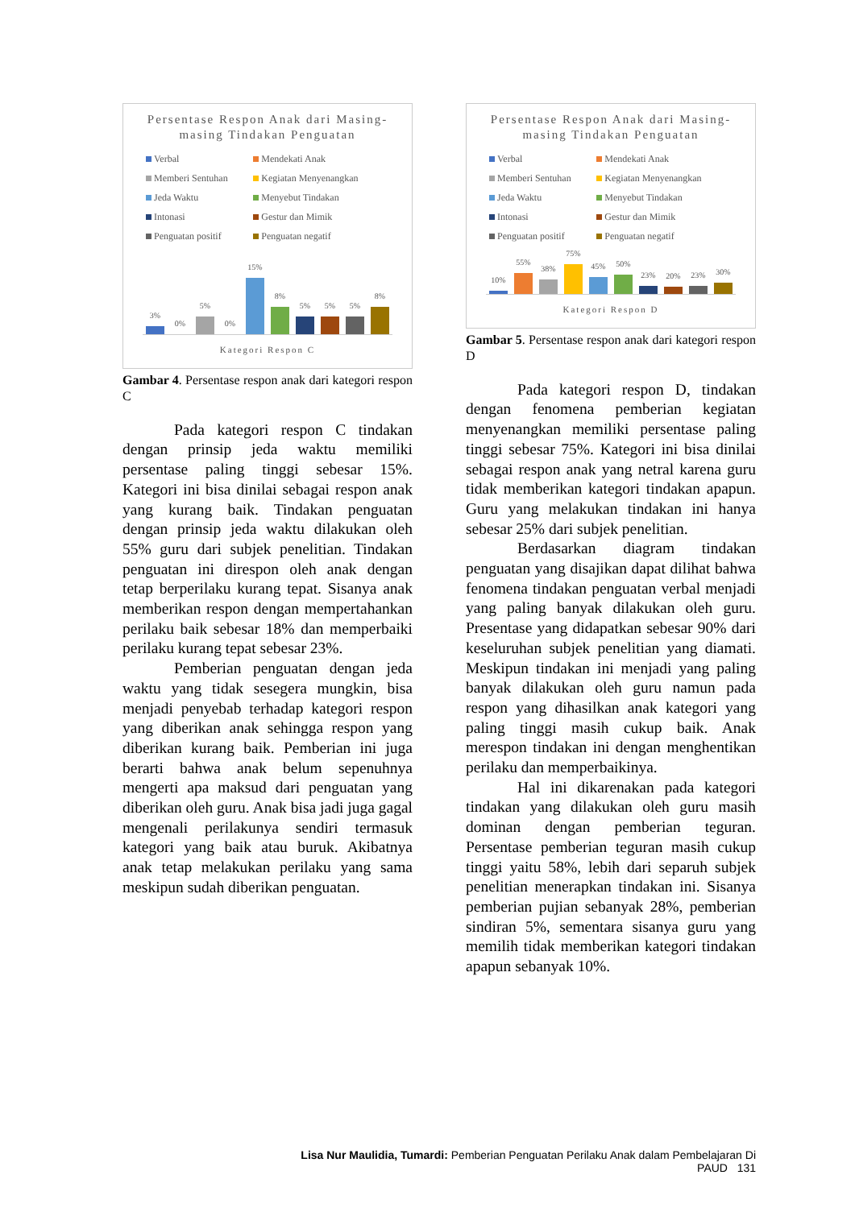Persentase Respon Anak dari Masing-masing Tindakan Penguatan
Verbal Mendekati Anak Memberi Sentuhan Kegiatan Menyenangkan Jeda Waktu Menyebut Tindakan Intonasi Gestur dan Mimik Penguatan positif Penguatan negatif
3%
0%
5%
0%
15%
8%
5%
5%
5%
8%
Kategori Respon C
Gambar 4. Persentase respon anak dari kategori respon C
Pada kategori respon C tindakan dengan prinsip jeda waktu memiliki persentase paling tinggi sebesar 15%. Kategori ini bisa dinilai sebagai respon anak yang kurang baik. Tindakan penguatan dengan prinsip jeda waktu dilakukan oleh 55% guru dari subjek penelitian. Tindakan penguatan ini direspon oleh anak dengan tetap berperilaku kurang tepat. Sisanya anak memberikan respon dengan mempertahankan perilaku baik sebesar 18% dan memperbaiki perilaku kurang tepat sebesar 23%.
Pemberian penguatan dengan jeda waktu yang tidak sesegera mungkin, bisa menjadi penyebab terhadap kategori respon yang diberikan anak sehingga respon yang diberikan kurang baik. Pemberian ini juga berarti bahwa anak belum sepenuhnya mengerti apa maksud dari penguatan yang diberikan oleh guru. Anak bisa jadi juga gagal mengenali perilakunya sendiri termasuk kategori yang baik atau buruk. Akibatnya anak tetap melakukan perilaku yang sama meskipun sudah diberikan penguatan.
Persentase Respon Anak dari Masing-masing Tindakan Penguatan
Verbal Mendekati Anak Memberi Sentuhan Kegiatan Menyenangkan Jeda Waktu Menyebut Tindakan Intonasi Gestur dan Mimik Penguatan positif Penguatan negatif
10%
55%
38%
75%
45%
50%
23%
20%
23%
30%
Kategori Respon D
Gambar 5. Persentase respon anak dari kategori respon D
Pada kategori respon D, tindakan dengan fenomena pemberian kegiatan menyenangkan memiliki persentase paling tinggi sebesar 75%. Kategori ini bisa dinilai sebagai respon anak yang netral karena guru tidak memberikan kategori tindakan apapun. Guru yang melakukan tindakan ini hanya sebesar 25% dari subjek penelitian.
Berdasarkan diagram tindakan penguatan yang disajikan dapat dilihat bahwa fenomena tindakan penguatan verbal menjadi yang paling banyak dilakukan oleh guru. Presentase yang didapatkan sebesar 90% dari keseluruhan subjek penelitian yang diamati. Meskipun tindakan ini menjadi yang paling banyak dilakukan oleh guru namun pada respon yang dihasilkan anak kategori yang paling tinggi masih cukup baik. Anak merespon tindakan ini dengan menghentikan perilaku dan memperbaikinya.
Hal ini dikarenakan pada kategori tindakan yang dilakukan oleh guru masih dominan dengan pemberian teguran. Persentase pemberian teguran masih cukup tinggi yaitu 58%, lebih dari separuh subjek penelitian menerapkan tindakan ini. Sisanya pemberian pujian sebanyak 28%, pemberian sindiran 5%, sementara sisanya guru yang memilih tidak memberikan kategori tindakan apapun sebanyak 10%.
Lisa Nur Maulidia, Tumardi: Pemberian Penguatan Perilaku Anak dalam Pembelajaran Di PAUD 131